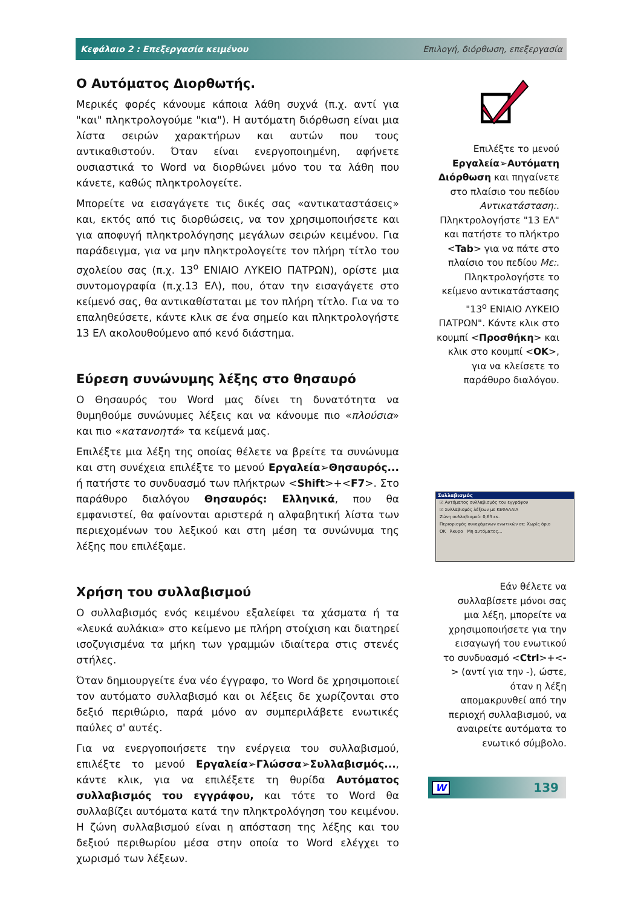Κεφάλαιο 2 : Επεξεργασία κειμένου Επιλογή, διόρθωση, επεξεργασία
Ο Αυτόματος Διορθωτής.
Μερικές φορές κάνουμε κάποια λάθη συχνά (π.χ. αντί για "και" πληκτρολογούμε "κια"). Η αυτόματη διόρθωση είναι μια λίστα σειρών χαρακτήρων και αυτών που τους αντικαθιστούν. Όταν είναι ενεργοποιημένη, αφήνετε ουσιαστικά το Word να διορθώνει μόνο του τα λάθη που κάνετε, καθώς πληκτρολογείτε.
Μπορείτε να εισαγάγετε τις δικές σας «αντικαταστάσεις» και, εκτός από τις διορθώσεις, να τον χρησιμοποιήσετε και για αποφυγή πληκτρολόγησης μεγάλων σειρών κειμένου. Για παράδειγμα, για να μην πληκτρολογείτε τον πλήρη τίτλο του σχολείου σας (π.χ. 13<sup>ο</sup> ΕΝΙΑΙΟ ΛΥΚΕΙΟ ΠΑΤΡΩΝ), ορίστε μια συντομογραφία (π.χ.13 ΕΛ), που, όταν την εισαγάγετε στο κείμενό σας, θα αντικαθίσταται με τον πλήρη τίτλο. Για να το επαληθεύσετε, κάντε κλικ σε ένα σημείο και πληκτρολογήστε 13 ΕΛ ακολουθούμενο από κενό διάστημα.
Εύρεση συνώνυμης λέξης στο θησαυρό
Ο Θησαυρός του Word μας δίνει τη δυνατότητα να θυμηθούμε συνώνυμες λέξεις και να κάνουμε πιο «πλούσια» και πιο «κατανοητά» τα κείμενά μας.
Επιλέξτε μια λέξη της οποίας θέλετε να βρείτε τα συνώνυμα και στη συνέχεια επιλέξτε το μενού Εργαλεία➢Θησαυρός... ή πατήστε το συνδυασμό των πλήκτρων <Shift>+<F7>. Στο παράθυρο διαλόγου Θησαυρός: Ελληνικά, που θα εμφανιστεί, θα φαίνονται αριστερά η αλφαβητική λίστα των περιεχομένων του λεξικού και στη μέση τα συνώνυμα της λέξης που επιλέξαμε.
Χρήση του συλλαβισμού
Ο συλλαβισμός ενός κειμένου εξαλείφει τα χάσματα ή τα «λευκά αυλάκια» στο κείμενο με πλήρη στοίχιση και διατηρεί ισοζυγισμένα τα μήκη των γραμμών ιδιαίτερα στις στενές στήλες.
Όταν δημιουργείτε ένα νέο έγγραφο, το Word δε χρησιμοποιεί τον αυτόματο συλλαβισμό και οι λέξεις δε χωρίζονται στο δεξιό περιθώριο, παρά μόνο αν συμπεριλάβετε ενωτικές παύλες σ' αυτές.
Για να ενεργοποιήσετε την ενέργεια του συλλαβισμού, επιλέξτε το μενού Εργαλεία➢Γλώσσα➢Συλλαβισμός..., κάντε κλικ, για να επιλέξετε τη θυρίδα Αυτόματος συλλαβισμός του εγγράφου, και τότε το Word θα συλλαβίζει αυτόματα κατά την πληκτρολόγηση του κειμένου. Η ζώνη συλλαβισμού είναι η απόσταση της λέξης και του δεξιού περιθωρίου μέσα στην οποία το Word ελέγχει το χωρισμό των λέξεων.
Επιλέξτε το μενού Εργαλεία➢Αυτόματη Διόρθωση και πηγαίνετε στο πλαίσιο του πεδίου Αντικατάσταση:. Πληκτρολογήστε "13 ΕΛ" και πατήστε το πλήκτρο <Tab> για να πάτε στο πλαίσιο του πεδίου Με:. Πληκτρολογήστε το κείμενο αντικατάστασης "13<sup>ο</sup> ΕΝΙΑΙΟ ΛΥΚΕΙΟ ΠΑΤΡΩΝ". Κάντε κλικ στο κουμπί <Προσθήκη> και κλικ στο κουμπί <ΟΚ>, για να κλείσετε το παράθυρο διαλόγου.
Συλλαβισμός
☑ Αυτόματος συλλαβισμός του εγγράφου
☑ Συλλαβισμός λέξεων με ΚΕΦΑΛΑΙΑ
Ζώνη συλλαβισμού: 0,63 εκ.
Περιορισμός συνεχόμενων ενωτικών σε: Χωρίς όριο
OK Άκυρο Μη αυτόματος...
Εάν θέλετε να συλλαβίσετε μόνοι σας μια λέξη, μπορείτε να χρησιμοποιήσετε για την εισαγωγή του ενωτικού το συνδυασμό <Ctrl>+<-> (αντί για την -), ώστε, όταν η λέξη απομακρυνθεί από την περιοχή συλλαβισμού, να αναιρείτε αυτόματα το ενωτικό σύμβολο.
W 139